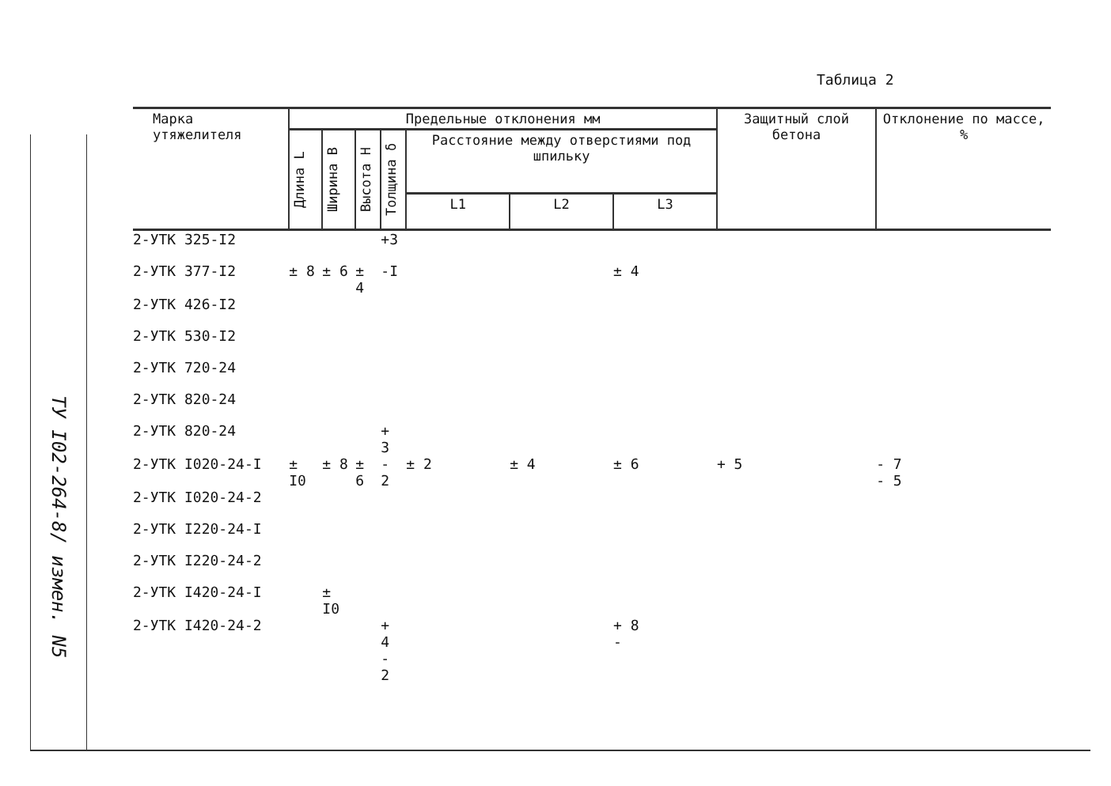ТУ I02-264-8/ измен. N5
Таблица 2
| Марка утяжелителя | Предельные отклонения мм | | | | | | | Защитный слой бетона | Отклонение по массе, % |
| --- | --- | --- | --- | --- | --- | --- | --- | --- | --- |
| | Длина L | Ширина B | Высота H | Толщина δ | Расстояние между отверстиями под шпильку | | | | |
| | | | | | L1 | L2 | L3 | | |
| 2-УТК 325-I2 | | | | +3 | | | | | |
| 2-УТК 377-I2 | ± 8 | ± 6 | ± 4 | -I | | | ± 4 | | |
| 2-УТК 426-I2 | | | | | | | | | |
| 2-УТК 530-I2 | | | | | | | | | |
| 2-УТК 720-24 | | | | | | | | | |
| 2-УТК 820-24 | | | | | | | | | |
| 2-УТК 820-24 | | | | + 3 | | | | | |
| 2-УТК I020-24-I | ± I0 | ± 8 | ± 6 | - 2 | ± 2 | ± 4 | ± 6 | + 5 | - 7 - 5 |
| 2-УТК I020-24-2 | | | | | | | | | |
| 2-УТК I220-24-I | | | | | | | | | |
| 2-УТК I220-24-2 | | | | | | | | | |
| 2-УТК I420-24-I | | ± I0 | | | | | | | |
| 2-УТК I420-24-2 | | | | + 4 - 2 | | | + 8 - | | |